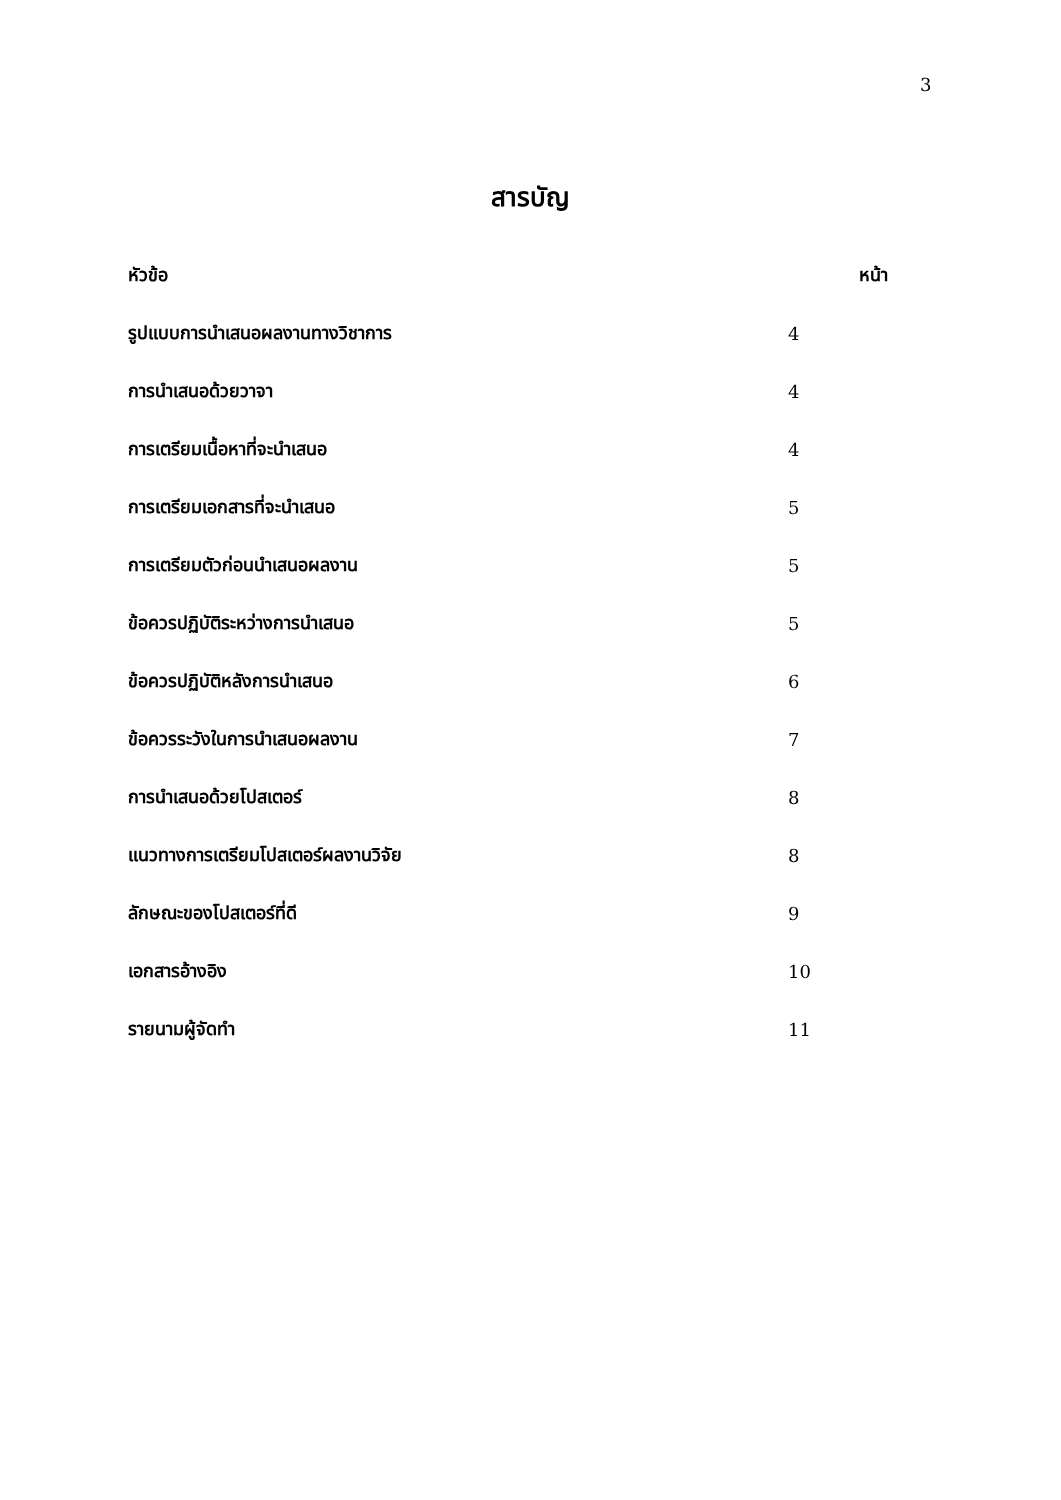3
สารบัญ
| หัวข้อ | หน้า |
| --- | --- |
| รูปแบบการนำเสนอผลงานทางวิชาการ | 4 |
| การนำเสนอด้วยวาจา | 4 |
| การเตรียมเนื้อหาที่จะนำเสนอ | 4 |
| การเตรียมเอกสารที่จะนำเสนอ | 5 |
| การเตรียมตัวก่อนนำเสนอผลงาน | 5 |
| ข้อควรปฏิบัติระหว่างการนำเสนอ | 5 |
| ข้อควรปฏิบัติหลังการนำเสนอ | 6 |
| ข้อควรระวังในการนำเสนอผลงาน | 7 |
| การนำเสนอด้วยโปสเตอร์ | 8 |
| แนวทางการเตรียมโปสเตอร์ผลงานวิจัย | 8 |
| ลักษณะของโปสเตอร์ที่ดี | 9 |
| เอกสารอ้างอิง | 10 |
| รายนามผู้จัดทำ | 11 |